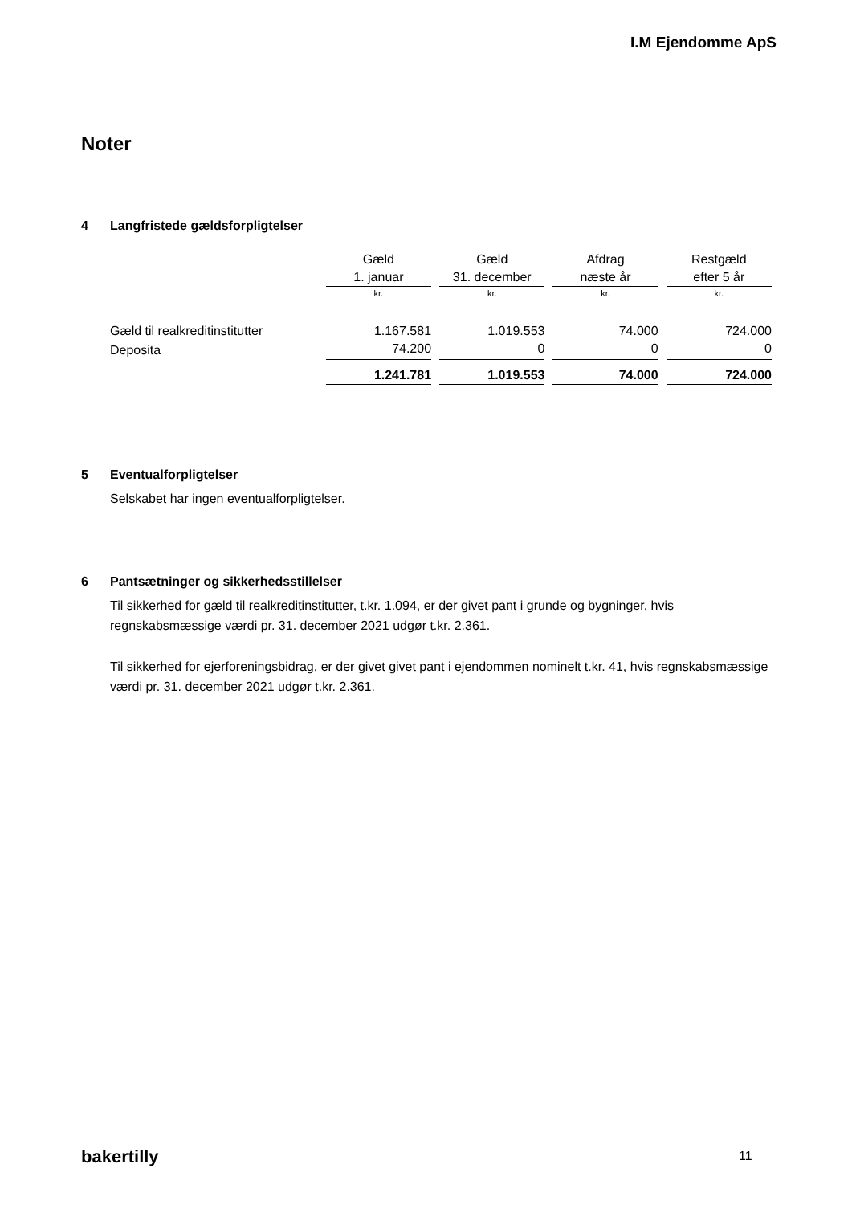I.M Ejendomme ApS
Noter
4 Langfristede gældsforpligtelser
| | Gæld | Gæld | Afdrag | Restgæld |
| | 1. januar | 31. december | næste år | efter 5 år |
| | kr. | kr. | kr. | kr. |
| Gæld til realkreditinstitutter | 1.167.581 | 1.019.553 | 74.000 | 724.000 |
| Deposita | 74.200 | 0 | 0 | 0 |
| | 1.241.781 | 1.019.553 | 74.000 | 724.000 |
5 Eventualforpligtelser
Selskabet har ingen eventualforpligtelser.
6 Pantsætninger og sikkerhedsstillelser
Til sikkerhed for gæld til realkreditinstitutter, t.kr. 1.094, er der givet pant i grunde og bygninger, hvis regnskabsmæssige værdi pr. 31. december 2021 udgør t.kr. 2.361.
Til sikkerhed for ejerforeningsbidrag, er der givet givet pant i ejendommen nominelt t.kr. 41, hvis regnskabsmæssige værdi pr. 31. december 2021 udgør t.kr. 2.361.
bakertilly 11